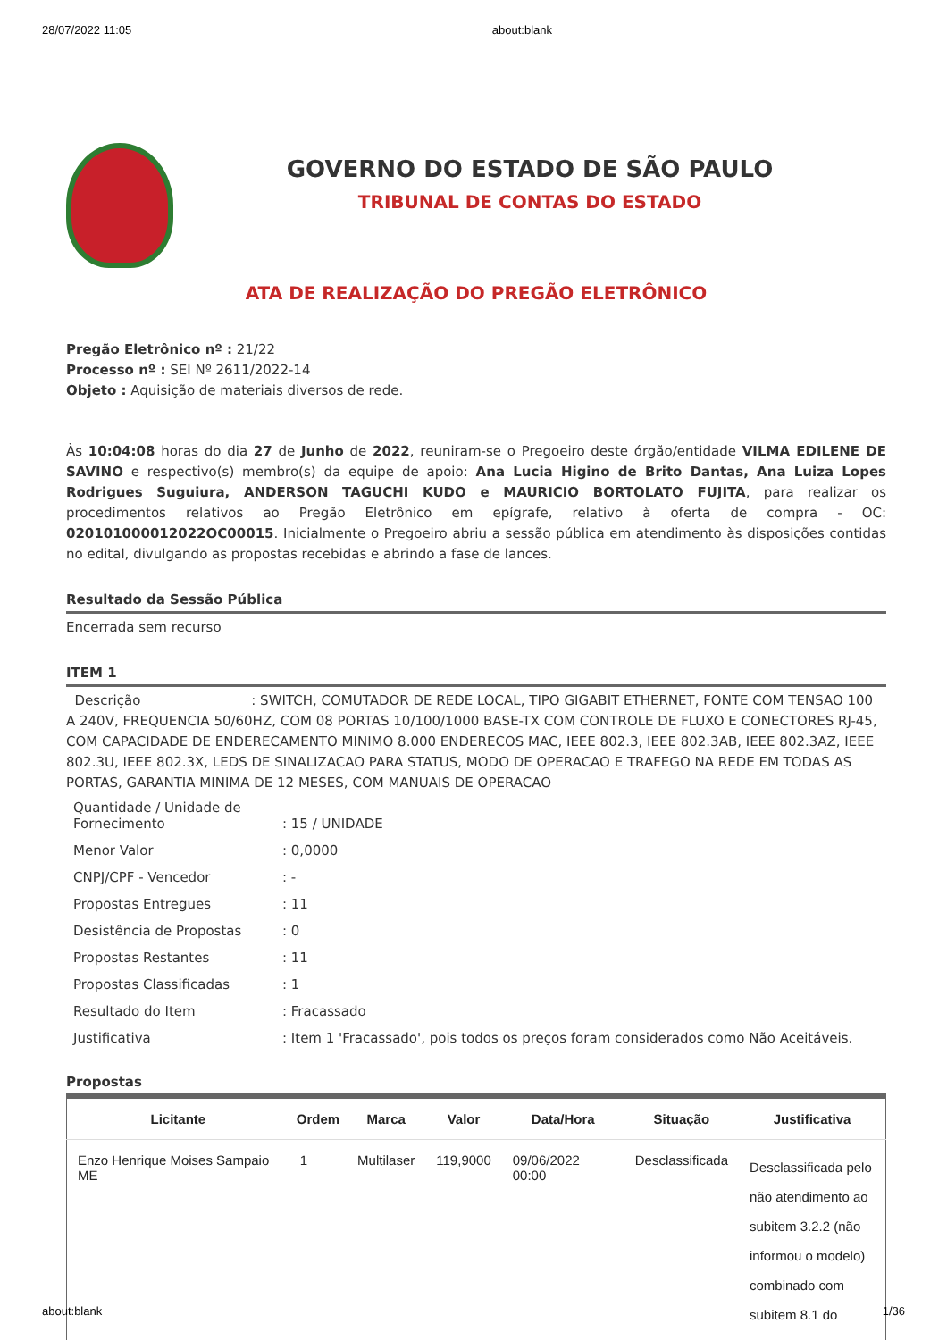28/07/2022 11:05 about:blank
GOVERNO DO ESTADO DE SÃO PAULO
TRIBUNAL DE CONTAS DO ESTADO
ATA DE REALIZAÇÃO DO PREGÃO ELETRÔNICO
Pregão Eletrônico nº : 21/22
Processo nº : SEI Nº 2611/2022-14
Objeto : Aquisição de materiais diversos de rede.
Às 10:04:08 horas do dia 27 de Junho de 2022, reuniram-se o Pregoeiro deste órgão/entidade VILMA EDILENE DE SAVINO e respectivo(s) membro(s) da equipe de apoio: Ana Lucia Higino de Brito Dantas, Ana Luiza Lopes Rodrigues Suguiura, ANDERSON TAGUCHI KUDO e MAURICIO BORTOLATO FUJITA, para realizar os procedimentos relativos ao Pregão Eletrônico em epígrafe, relativo à oferta de compra - OC: 020101000012022OC00015. Inicialmente o Pregoeiro abriu a sessão pública em atendimento às disposições contidas no edital, divulgando as propostas recebidas e abrindo a fase de lances.
Resultado da Sessão Pública
Encerrada sem recurso
ITEM 1
Descrição : SWITCH, COMUTADOR DE REDE LOCAL, TIPO GIGABIT ETHERNET, FONTE COM TENSAO 100 A 240V, FREQUENCIA 50/60HZ, COM 08 PORTAS 10/100/1000 BASE-TX COM CONTROLE DE FLUXO E CONECTORES RJ-45, COM CAPACIDADE DE ENDERECAMENTO MINIMO 8.000 ENDERECOS MAC, IEEE 802.3, IEEE 802.3AB, IEEE 802.3AZ, IEEE 802.3U, IEEE 802.3X, LEDS DE SINALIZACAO PARA STATUS, MODO DE OPERACAO E TRAFEGO NA REDE EM TODAS AS PORTAS, GARANTIA MINIMA DE 12 MESES, COM MANUAIS DE OPERACAO
| Quantidade / Unidade de Fornecimento | : 15 / UNIDADE |
| Menor Valor | : 0,0000 |
| CNPJ/CPF - Vencedor | : - |
| Propostas Entregues | : 11 |
| Desistência de Propostas | : 0 |
| Propostas Restantes | : 11 |
| Propostas Classificadas | : 1 |
| Resultado do Item | : Fracassado |
| Justificativa | : Item 1 'Fracassado', pois todos os preços foram considerados como Não Aceitáveis. |
Propostas
| Licitante | Ordem | Marca | Valor | Data/Hora | Situação | Justificativa |
| --- | --- | --- | --- | --- | --- | --- |
| Enzo Henrique Moises Sampaio ME | 1 | Multilaser | 119,9000 | 09/06/2022 00:00 | Desclassificada | Desclassificada pelo não atendimento ao subitem 3.2.2 (não informou o modelo) combinado com subitem 8.1 do |
about:blank 1/36